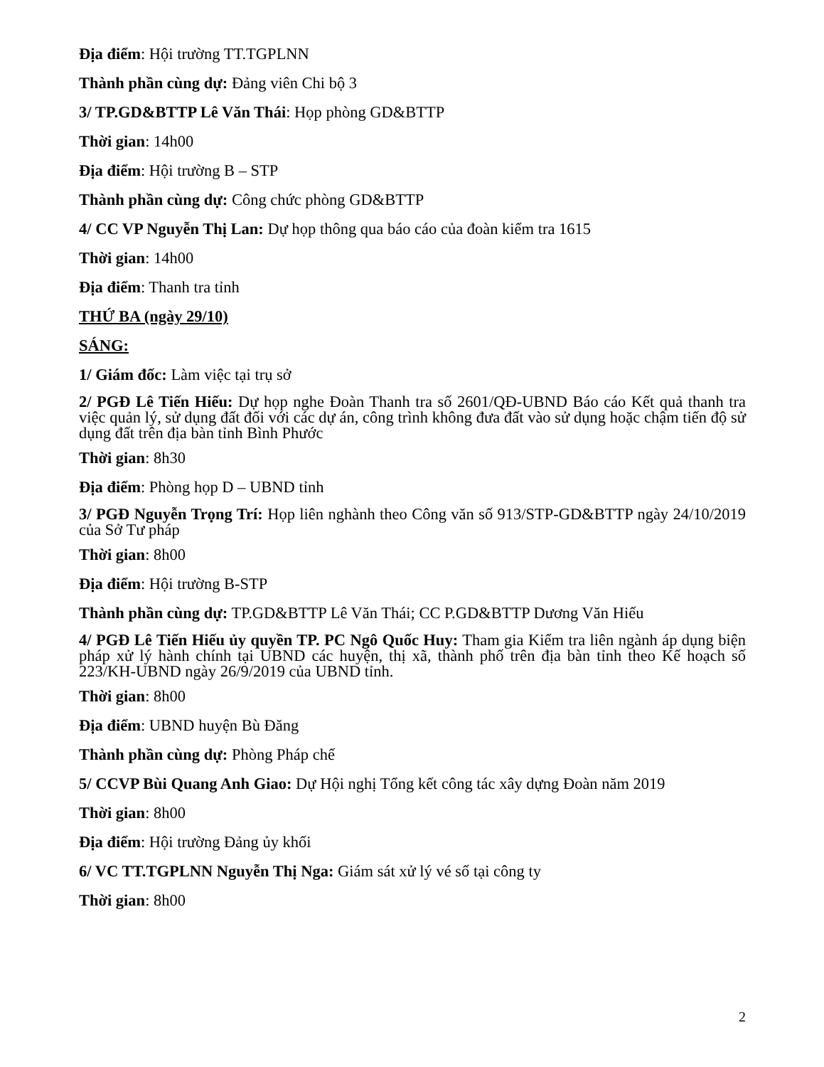Địa điểm: Hội trường TT.TGPLNN
Thành phần cùng dự: Đảng viên Chi bộ 3
3/ TP.GD&BTTP Lê Văn Thái: Họp phòng GD&BTTP
Thời gian: 14h00
Địa điểm: Hội trường B – STP
Thành phần cùng dự: Công chức phòng GD&BTTP
4/ CC VP Nguyễn Thị Lan: Dự họp thông qua báo cáo của đoàn kiểm tra 1615
Thời gian: 14h00
Địa điểm: Thanh tra tỉnh
THỨ BA (ngày 29/10)
SÁNG:
1/ Giám đốc: Làm việc tại trụ sở
2/ PGĐ Lê Tiến Hiếu: Dự họp nghe Đoàn Thanh tra số 2601/QĐ-UBND Báo cáo Kết quả thanh tra việc quản lý, sử dụng đất đối với các dự án, công trình không đưa đất vào sử dụng hoặc chậm tiến độ sử dụng đất trên địa bàn tỉnh Bình Phước
Thời gian: 8h30
Địa điểm: Phòng họp D – UBND tỉnh
3/ PGĐ Nguyễn Trọng Trí: Họp liên nghành theo Công văn số 913/STP-GD&BTTP ngày 24/10/2019 của Sở Tư pháp
Thời gian: 8h00
Địa điểm: Hội trường B-STP
Thành phần cùng dự: TP.GD&BTTP Lê Văn Thái; CC P.GD&BTTP Dương Văn Hiếu
4/ PGĐ Lê Tiến Hiếu ủy quyền TP. PC Ngô Quốc Huy: Tham gia Kiểm tra liên ngành áp dụng biện pháp xử lý hành chính tại UBND các huyện, thị xã, thành phố trên địa bàn tỉnh theo Kế hoạch số 223/KH-UBND ngày 26/9/2019 của UBND tỉnh.
Thời gian: 8h00
Địa điểm: UBND huyện Bù Đăng
Thành phần cùng dự: Phòng Pháp chế
5/ CCVP Bùi Quang Anh Giao: Dự Hội nghị Tổng kết công tác xây dựng Đoàn năm 2019
Thời gian: 8h00
Địa điểm: Hội trường Đảng ủy khối
6/ VC TT.TGPLNN Nguyễn Thị Nga: Giám sát xử lý vé số tại công ty
Thời gian: 8h00
2